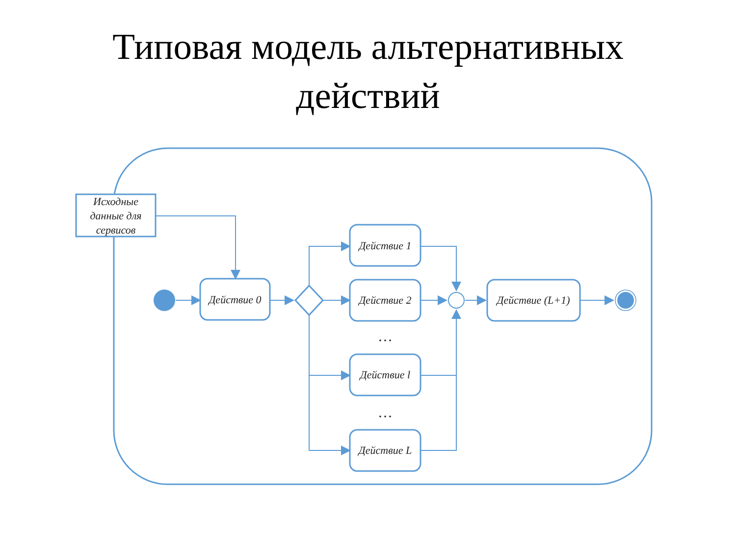Типовая модель альтернативных
действий
Исходные
данные для
сервисов
Действие 0
Действие 1
Действие 2
Действие l
Действие L
Действие (L+1)
…
…